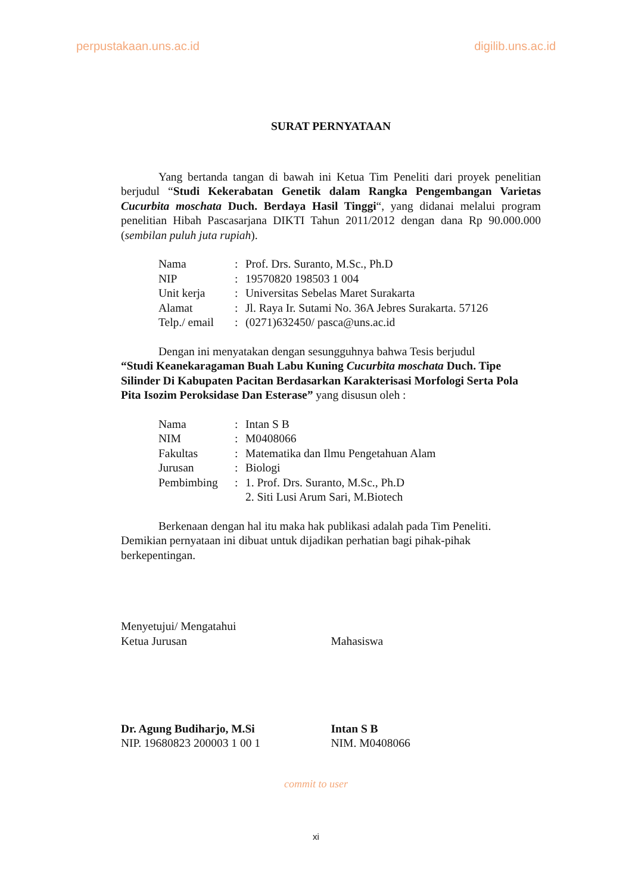perpustakaan.uns.ac.id digilib.uns.ac.id
SURAT PERNYATAAN
Yang bertanda tangan di bawah ini Ketua Tim Peneliti dari proyek penelitian berjudul “Studi Kekerabatan Genetik dalam Rangka Pengembangan Varietas Cucurbita moschata Duch. Berdaya Hasil Tinggi“, yang didanai melalui program penelitian Hibah Pascasarjana DIKTI Tahun 2011/2012 dengan dana Rp 90.000.000 (sembilan puluh juta rupiah).
| Nama | : | Prof. Drs. Suranto, M.Sc., Ph.D |
| NIP | : | 19570820 198503 1 004 |
| Unit kerja | : | Universitas Sebelas Maret Surakarta |
| Alamat | : | Jl. Raya Ir. Sutami No. 36A Jebres Surakarta. 57126 |
| Telp./ email | : | (0271)632450/ pasca@uns.ac.id |
Dengan ini menyatakan dengan sesungguhnya bahwa Tesis berjudul
“Studi Keanekaragaman Buah Labu Kuning Cucurbita moschata Duch. Tipe Silinder Di Kabupaten Pacitan Berdasarkan Karakterisasi Morfologi Serta Pola Pita Isozim Peroksidase Dan Esterase” yang disusun oleh :
| Nama | : | Intan S B |
| NIM | : | M0408066 |
| Fakultas | : | Matematika dan Ilmu Pengetahuan Alam |
| Jurusan | : | Biologi |
| Pembimbing | : | 1. Prof. Drs. Suranto, M.Sc., Ph.D 2. Siti Lusi Arum Sari, M.Biotech |
Berkenaan dengan hal itu maka hak publikasi adalah pada Tim Peneliti.
Demikian pernyataan ini dibuat untuk dijadikan perhatian bagi pihak-pihak berkepentingan.
Menyetujui/ Mengatahui
Ketua Jurusan
Dr. Agung Budiharjo, M.Si
NIP. 19680823 200003 1 00 1
Mahasiswa
Intan S B
NIM. M0408066
commit to user
xi